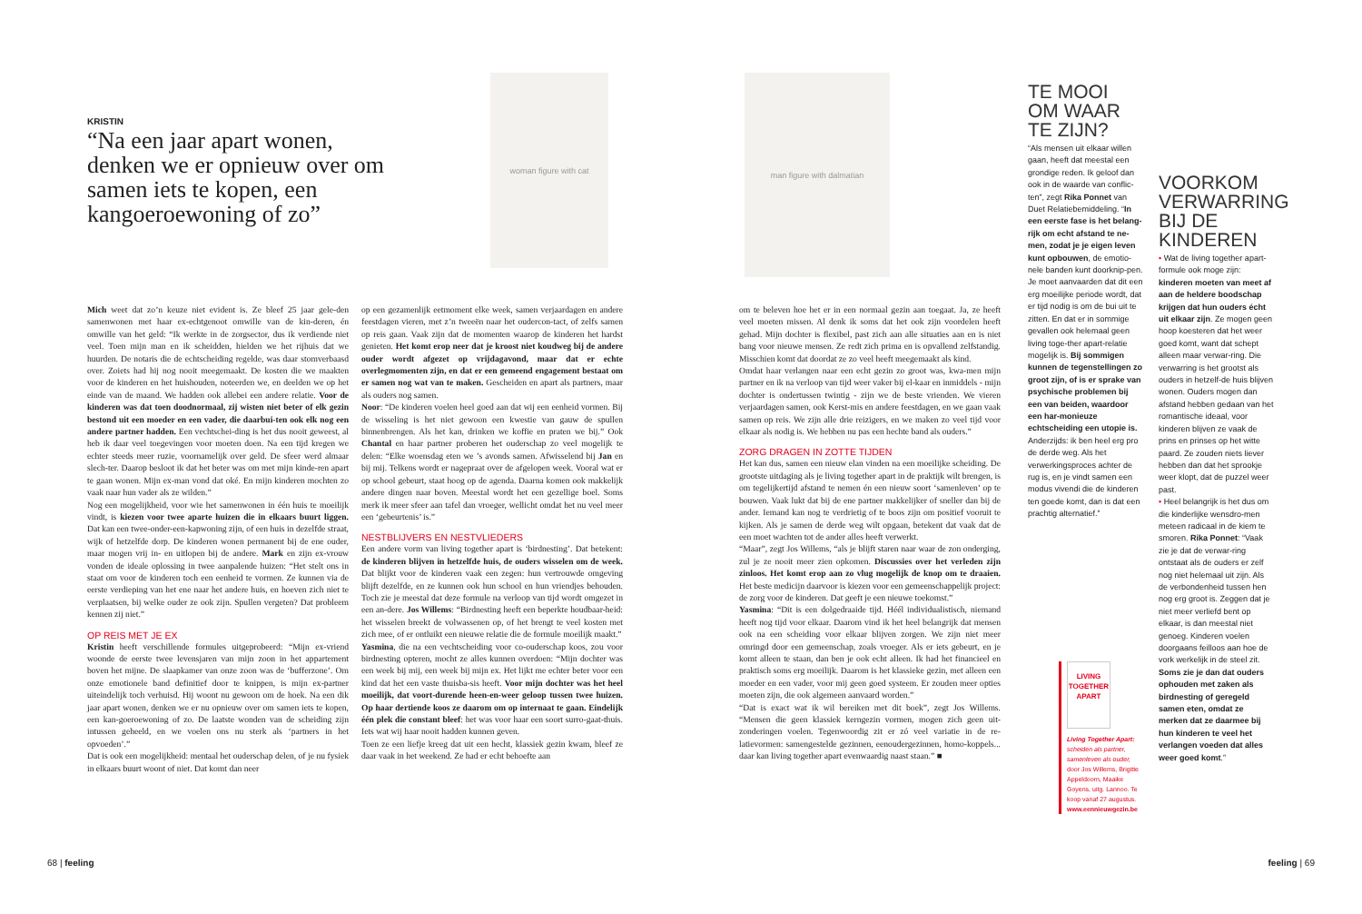KRISTIN
“Na een jaar apart wonen, denken we er opnieuw over om samen iets te kopen, een kangoeroewoning of zo”
woman figure with cat
Mich weet dat zo’n keuze niet evident is. Ze bleef 25 jaar gele-den samenwonen met haar ex-echtgenoot omwille van de kin-deren, én omwille van het geld: “Ik werkte in de zorgsector, dus ik verdiende niet veel. Toen mijn man en ik scheidden, hielden we het rijhuis dat we huurden. De notaris die de echtscheiding regelde, was daar stomverbaasd over. Zoiets had hij nog nooit meegemaakt. De kosten die we maakten voor de kinderen en het huishouden, noteerden we, en deelden we op het einde van de maand. We hadden ook allebei een andere relatie. Voor de kinderen was dat toen doodnormaal, zij wisten niet beter of elk gezin bestond uit een moeder en een vader, die daarbui-ten ook elk nog een andere partner hadden. Een vechtschei-ding is het dus nooit geweest, al heb ik daar veel toegevingen voor moeten doen. Na een tijd kregen we echter steeds meer ruzie, voornamelijk over geld. De sfeer werd almaar slech-ter. Daarop besloot ik dat het beter was om met mijn kinde-ren apart te gaan wonen. Mijn ex-man vond dat oké. En mijn kinderen mochten zo vaak naar hun vader als ze wilden.”
Nog een mogelijkheid, voor wie het samenwonen in één huis te moeilijk vindt, is kiezen voor twee aparte huizen die in elkaars buurt liggen. Dat kan een twee-onder-een-kapwoning zijn, of een huis in dezelfde straat, wijk of hetzelfde dorp. De kinderen wonen permanent bij de ene ouder, maar mogen vrij in- en uitlopen bij de andere. Mark en zijn ex-vrouw vonden de ideale oplossing in twee aanpalende huizen: “Het stelt ons in staat om voor de kinderen toch een eenheid te vormen. Ze kunnen via de eerste verdieping van het ene naar het andere huis, en hoeven zich niet te verplaatsen, bij welke ouder ze ook zijn. Spullen vergeten? Dat probleem kennen zij niet.”
OP REIS MET JE EX
Kristin heeft verschillende formules uitgeprobeerd: “Mijn ex-vriend woonde de eerste twee levensjaren van mijn zoon in het appartement boven het mijne. De slaapkamer van onze zoon was de ‘bufferzone’. Om onze emotionele band definitief door te knippen, is mijn ex-partner uiteindelijk toch verhuisd. Hij woont nu gewoon om de hoek. Na een dik jaar apart wonen, denken we er nu opnieuw over om samen iets te kopen, een kan-goeroewoning of zo. De laatste wonden van de scheiding zijn intussen geheeld, en we voelen ons nu sterk als ‘partners in het opvoeden’.”
Dat is ook een mogelijkheid: mentaal het ouderschap delen, of je nu fysiek in elkaars buurt woont of niet. Dat komt dan neer
op een gezamenlijk eetmoment elke week, samen verjaardagen en andere feestdagen vieren, met z’n tweeën naar het oudercon-tact, of zelfs samen op reis gaan. Vaak zijn dat de momenten waarop de kinderen het hardst genieten. Het komt erop neer dat je kroost niet koudweg bij de andere ouder wordt afgezet op vrijdagavond, maar dat er echte overlegmomenten zijn, en dat er een gemeend engagement bestaat om er samen nog wat van te maken. Gescheiden en apart als partners, maar als ouders nog samen.
Noor: “De kinderen voelen heel goed aan dat wij een eenheid vormen. Bij de wisseling is het niet gewoon een kwestie van gauw de spullen binnenbrengen. Als het kan, drinken we koffie en praten we bij.” Ook Chantal en haar partner proberen het ouderschap zo veel mogelijk te delen: “Elke woensdag eten we ’s avonds samen. Afwisselend bij Jan en bij mij. Telkens wordt er nagepraat over de afgelopen week. Vooral wat er op school gebeurt, staat hoog op de agenda. Daarna komen ook makkelijk andere dingen naar boven. Meestal wordt het een gezellige boel. Soms merk ik meer sfeer aan tafel dan vroeger, wellicht omdat het nu veel meer een ‘gebeurtenis’ is.”
NESTBLIJVERS EN NESTVLIEDERS
Een andere vorm van living together apart is ‘birdnesting’. Dat betekent: de kinderen blijven in hetzelfde huis, de ouders wisselen om de week. Dat blijkt voor de kinderen vaak een zegen: hun vertrouwde omgeving blijft dezelfde, en ze kunnen ook hun school en hun vriendjes behouden. Toch zie je meestal dat deze formule na verloop van tijd wordt omgezet in een an-dere. Jos Willems: “Birdnesting heeft een beperkte houdbaar-heid: het wisselen breekt de volwassenen op, of het brengt te veel kosten met zich mee, of er ontluikt een nieuwe relatie die de formule moeilijk maakt.”
Yasmina, die na een vechtscheiding voor co-ouderschap koos, zou voor birdnesting opteren, mocht ze alles kunnen overdoen: “Mijn dochter was een week bij mij, een week bij mijn ex. Het lijkt me echter beter voor een kind dat het een vaste thuisba-sis heeft. Voor mijn dochter was het heel moeilijk, dat voort-durende heen-en-weer geloop tussen twee huizen. Op haar dertiende koos ze daarom om op internaat te gaan. Eindelijk één plek die constant bleef: het was voor haar een soort surro-gaat-thuis. Iets wat wij haar nooit hadden kunnen geven.
Toen ze een liefje kreeg dat uit een hecht, klassiek gezin kwam, bleef ze daar vaak in het weekend. Ze had er echt behoefte aan
68 | feeling
man figure with dalmatian
om te beleven hoe het er in een normaal gezin aan toegaat. Ja, ze heeft veel moeten missen. Al denk ik soms dat het ook zijn voordelen heeft gehad. Mijn dochter is flexibel, past zich aan alle situaties aan en is niet bang voor nieuwe mensen. Ze redt zich prima en is opvallend zelfstandig. Misschien komt dat doordat ze zo veel heeft meegemaakt als kind.
Omdat haar verlangen naar een echt gezin zo groot was, kwa-men mijn partner en ik na verloop van tijd weer vaker bij el-kaar en inmiddels - mijn dochter is ondertussen twintig - zijn we de beste vrienden. We vieren verjaardagen samen, ook Kerst-mis en andere feestdagen, en we gaan vaak samen op reis. We zijn alle drie reizigers, en we maken zo veel tijd voor elkaar als nodig is. We hebben nu pas een hechte band als ouders.”
ZORG DRAGEN IN ZOTTE TIJDEN
Het kan dus, samen een nieuw elan vinden na een moeilijke scheiding. De grootste uitdaging als je living together apart in de praktijk wilt brengen, is om tegelijkertijd afstand te nemen én een nieuw soort ‘samenleven’ op te bouwen. Vaak lukt dat bij de ene partner makkelijker of sneller dan bij de ander. Iemand kan nog te verdrietig of te boos zijn om positief vooruit te kijken. Als je samen de derde weg wilt opgaan, betekent dat vaak dat de een moet wachten tot de ander alles heeft verwerkt.
“Maar”, zegt Jos Willems, “als je blijft staren naar waar de zon onderging, zul je ze nooit meer zien opkomen. Discussies over het verleden zijn zinloos. Het komt erop aan zo vlug mogelijk de knop om te draaien. Het beste medicijn daarvoor is kiezen voor een gemeenschappelijk project: de zorg voor de kinderen. Dat geeft je een nieuwe toekomst.”
Yasmina: “Dit is een dolgedraaide tijd. Héél individualistisch, niemand heeft nog tijd voor elkaar. Daarom vind ik het heel belangrijk dat mensen ook na een scheiding voor elkaar blijven zorgen. We zijn niet meer omringd door een gemeenschap, zoals vroeger. Als er iets gebeurt, en je komt alleen te staan, dan ben je ook echt alleen. Ik had het financieel en praktisch soms erg moeilijk. Daarom is het klassieke gezin, met alleen een moeder en een vader, voor mij geen goed systeem. Er zouden meer opties moeten zijn, die ook algemeen aanvaard worden.”
“Dat is exact wat ik wil bereiken met dit boek”, zegt Jos Willems. “Mensen die geen klassiek kerngezin vormen, mogen zich geen uit-zonderingen voelen. Tegenwoordig zit er zó veel variatie in de re-latievormen: samengestelde gezinnen, eenoudergezinnen, homo-koppels... daar kan living together apart evenwaardig naast staan.” ■
TE MOOI OM WAAR TE ZIJN?
“Als mensen uit elkaar willen gaan, heeft dat meestal een grondige reden. Ik geloof dan ook in de waarde van conflic-ten”, zegt Rika Ponnet van Duet Relatiebemiddeling. “In een eerste fase is het belang-rijk om echt afstand te ne-men, zodat je je eigen leven kunt opbouwen, de emotio-nele banden kunt doorknip-pen. Je moet aanvaarden dat dit een erg moeilijke periode wordt, dat er tijd nodig is om de bui uit te zitten. En dat er in sommige gevallen ook helemaal geen living toge-ther apart-relatie mogelijk is. Bij sommigen kunnen de tegenstellingen zo groot zijn, of is er sprake van psychische problemen bij een van beiden, waardoor een har-monieuze echtscheiding een utopie is. Anderzijds: ik ben heel erg pro de derde weg. Als het verwerkingsproces achter de rug is, en je vindt samen een modus vivendi die de kinderen ten goede komt, dan is dat een prachtig alternatief.”
VOORKOM VERWARRING BIJ DE KINDEREN
• Wat de living together apart-formule ook moge zijn: kinderen moeten van meet af aan de heldere boodschap krijgen dat hun ouders écht uit elkaar zijn. Ze mogen geen hoop koesteren dat het weer goed komt, want dat schept alleen maar verwar-ring. Die verwarring is het grootst als ouders in hetzelf-de huis blijven wonen. Ouders mogen dan afstand hebben gedaan van het romantische ideaal, voor kinderen blijven ze vaak de prins en prinses op het witte paard. Ze zouden niets liever hebben dan dat het sprookje weer klopt, dat de puzzel weer past.
• Heel belangrijk is het dus om die kinderlijke wensdro-men meteen radicaal in de kiem te smoren. Rika Ponnet: “Vaak zie je dat de verwar-ring ontstaat als de ouders er zelf nog niet helemaal uit zijn. Als de verbondenheid tussen hen nog erg groot is. Zeggen dat je niet meer verliefd bent op elkaar, is dan meestal niet genoeg. Kinderen voelen doorgaans feilloos aan hoe de vork werkelijk in de steel zit. Soms zie je dan dat ouders ophouden met zaken als birdnesting of geregeld samen eten, omdat ze merken dat ze daarmee bij hun kinderen te veel het verlangen voeden dat alles weer goed komt.”
LIVING
TOGETHER
APART
Living Together Apart: scheiden als partner, samenleven als ouder,
door Jos Willems, Brigitte Appeldoorn, Maaike Goyens, uitg. Lannoo. Te koop vanaf 27 augustus.
www.eennieuwgezin.be
feeling | 69